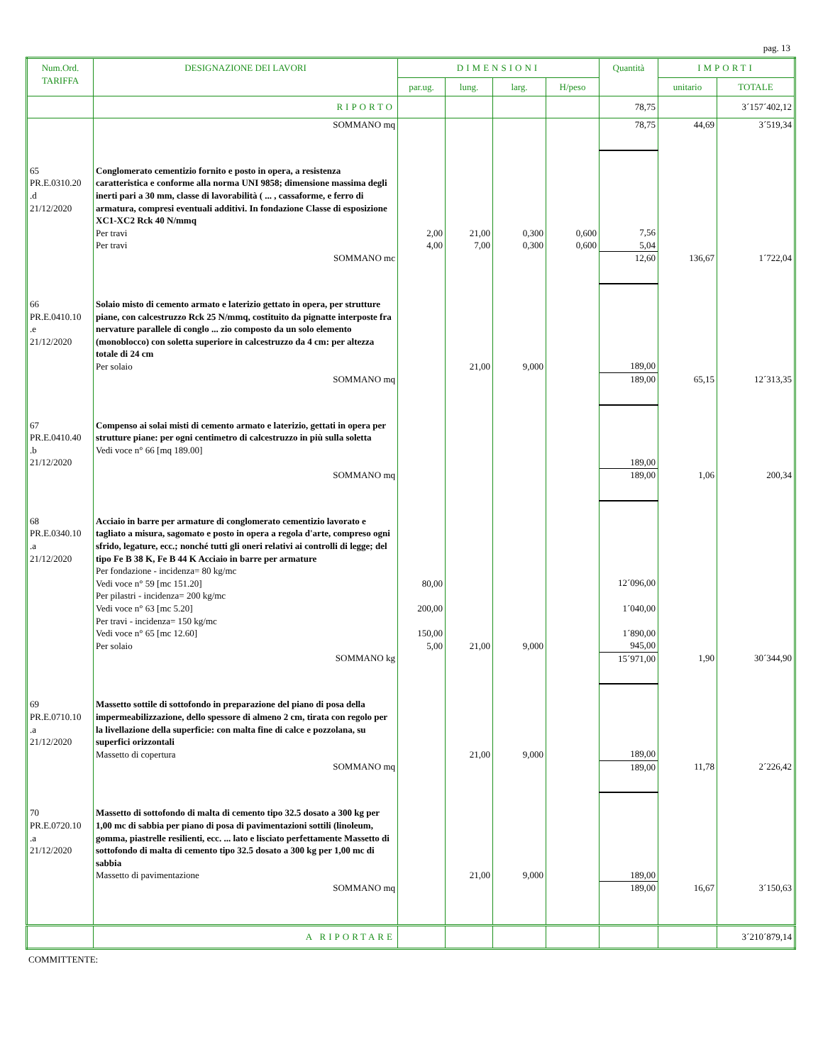pag. 13
| Num.Ord. TARIFFA | DESIGNAZIONE DEI LAVORI | DIMENSIONI | | | | Quantità | IMPORTI | |
| --- | --- | --- | --- | --- | --- | --- | --- | --- |
| | | par.ug. | lung. | larg. | H/peso | | unitario | TOTALE |
| | RIPORTO | | | | | 78,75 | | 3´157´402,12 |
| | SOMMANO mq | | | | | 78,75 | 44,69 | 3´519,34 |
| 65 PR.E.0310.20 .d 21/12/2020 | Conglomerato cementizio fornito e posto in opera, a resistenza caratteristica e conforme alla norma UNI 9858; dimensione massima degli inerti pari a 30 mm, classe di lavorabilità ( ... , cassaforme, e ferro di armatura, compresi eventuali additivi. In fondazione Classe di esposizione XC1-XC2 Rck 40 N/mmq Per travi Per travi | 2,00 4,00 | 21,00 7,00 | 0,300 0,300 | 0,600 0,600 | 7,56 5,04 | | |
| | SOMMANO mc | | | | | 12,60 | 136,67 | 1´722,04 |
| 66 PR.E.0410.10 .e 21/12/2020 | Solaio misto di cemento armato e laterizio gettato in opera, per strutture piane, con calcestruzzo Rck 25 N/mmq, costituito da pignatte interposte fra nervature parallele di conglo ... zio composto da un solo elemento (monoblocco) con soletta superiore in calcestruzzo da 4 cm: per altezza totale di 24 cm Per solaio | | 21,00 | 9,000 | | 189,00 | | |
| | SOMMANO mq | | | | | 189,00 | 65,15 | 12´313,35 |
| 67 PR.E.0410.40 .b 21/12/2020 | Compenso ai solai misti di cemento armato e laterizio, gettati in opera per strutture piane: per ogni centimetro di calcestruzzo in più sulla soletta Vedi voce n° 66 [mq 189.00] | | | | | 189,00 | | |
| | SOMMANO mq | | | | | 189,00 | 1,06 | 200,34 |
| 68 PR.E.0340.10 .a 21/12/2020 | Acciaio in barre per armature di conglomerato cementizio lavorato e tagliato a misura, sagomato e posto in opera a regola d'arte, compreso ogni sfrido, legature, ecc.; nonché tutti gli oneri relativi ai controlli di legge; del tipo Fe B 38 K, Fe B 44 K Acciaio in barre per armature Per fondazione - incidenza= 80 kg/mc Vedi voce n° 59 [mc 151.20] Per pilastri - incidenza= 200 kg/mc Vedi voce n° 63 [mc 5.20] Per travi - incidenza= 150 kg/mc Vedi voce n° 65 [mc 12.60] Per solaio | 80,00 200,00 150,00 5,00 | 21,00 | 9,000 | | 12´096,00 1´040,00 1´890,00 945,00 | | |
| | SOMMANO kg | | | | | 15´971,00 | 1,90 | 30´344,90 |
| 69 PR.E.0710.10 .a 21/12/2020 | Massetto sottile di sottofondo in preparazione del piano di posa della impermeabilizzazione, dello spessore di almeno 2 cm, tirata con regolo per la livellazione della superficie: con malta fine di calce e pozzolana, su superfici orizzontali Massetto di copertura | | 21,00 | 9,000 | | 189,00 | | |
| | SOMMANO mq | | | | | 189,00 | 11,78 | 2´226,42 |
| 70 PR.E.0720.10 .a 21/12/2020 | Massetto di sottofondo di malta di cemento tipo 32.5 dosato a 300 kg per 1,00 mc di sabbia per piano di posa di pavimentazioni sottili (linoleum, gomma, piastrelle resilienti, ecc. ... lato e lisciato perfettamente Massetto di sottofondo di malta di cemento tipo 32.5 dosato a 300 kg per 1,00 mc di sabbia Massetto di pavimentazione | | 21,00 | 9,000 | | 189,00 | | |
| | SOMMANO mq | | | | | 189,00 | 16,67 | 3´150,63 |
| | A RIPORTARE | | | | | | | 3´210´879,14 |
COMMITTENTE: